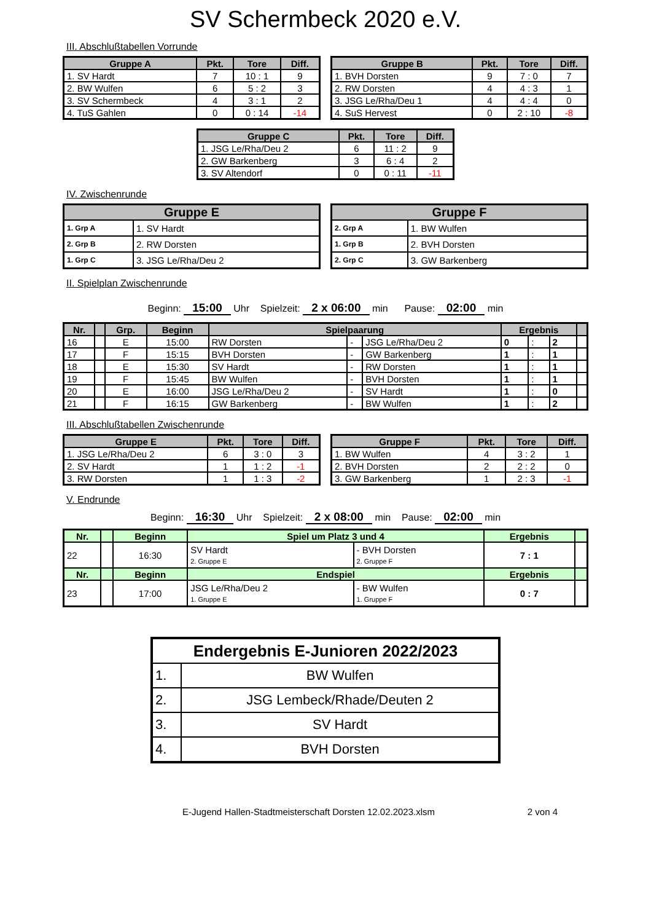SV Schermbeck 2020 e.V.
III. Abschlußtabellen Vorrunde
| Gruppe A | Pkt. | Tore | Diff. |
| --- | --- | --- | --- |
| 1. SV Hardt | 7 | 10 : 1 | 9 |
| 2. BW Wulfen | 6 | 5 : 2 | 3 |
| 3. SV Schermbeck | 4 | 3 : 1 | 2 |
| 4. TuS Gahlen | 0 | 0 : 14 | -14 |
| Gruppe B | Pkt. | Tore | Diff. |
| --- | --- | --- | --- |
| 1. BVH Dorsten | 9 | 7 : 0 | 7 |
| 2. RW Dorsten | 4 | 4 : 3 | 1 |
| 3. JSG Le/Rha/Deu 1 | 4 | 4 : 4 | 0 |
| 4. SuS Hervest | 0 | 2 : 10 | -8 |
| Gruppe C | Pkt. | Tore | Diff. |
| --- | --- | --- | --- |
| 1. JSG Le/Rha/Deu 2 | 6 | 11 : 2 | 9 |
| 2. GW Barkenberg | 3 | 6 : 4 | 2 |
| 3. SV Altendorf | 0 | 0 : 11 | -11 |
IV. Zwischenrunde
| Gruppe E | |
| --- | --- |
| 1. Grp A | 1. SV Hardt |
| 2. Grp B | 2. RW Dorsten |
| 1. Grp C | 3. JSG Le/Rha/Deu 2 |
| Gruppe F | |
| --- | --- |
| 2. Grp A | 1. BW Wulfen |
| 1. Grp B | 2. BVH Dorsten |
| 2. Grp C | 3. GW Barkenberg |
II. Spielplan Zwischenrunde
Beginn: 15:00 Uhr Spielzeit: 2 x 06:00 min Pause: 02:00 min
| Nr. | | Grp. | Beginn | Spielpaarung | | | Ergebnis | | | |
| --- | --- | --- | --- | --- | --- | --- | --- | --- | --- | --- |
| 16 | | E | 15:00 | RW Dorsten | - | JSG Le/Rha/Deu 2 | 0 | : | 2 | |
| 17 | | F | 15:15 | BVH Dorsten | - | GW Barkenberg | 1 | : | 1 | |
| 18 | | E | 15:30 | SV Hardt | - | RW Dorsten | 1 | : | 1 | |
| 19 | | F | 15:45 | BW Wulfen | - | BVH Dorsten | 1 | : | 1 | |
| 20 | | E | 16:00 | JSG Le/Rha/Deu 2 | - | SV Hardt | 1 | : | 0 | |
| 21 | | F | 16:15 | GW Barkenberg | - | BW Wulfen | 1 | : | 2 | |
III. Abschlußtabellen Zwischenrunde
| Gruppe E | Pkt. | Tore | Diff. |
| --- | --- | --- | --- |
| 1. JSG Le/Rha/Deu 2 | 6 | 3 : 0 | 3 |
| 2. SV Hardt | 1 | 1 : 2 | -1 |
| 3. RW Dorsten | 1 | 1 : 3 | -2 |
| Gruppe F | Pkt. | Tore | Diff. |
| --- | --- | --- | --- |
| 1. BW Wulfen | 4 | 3 : 2 | 1 |
| 2. BVH Dorsten | 2 | 2 : 2 | 0 |
| 3. GW Barkenberg | 1 | 2 : 3 | -1 |
V. Endrunde
Beginn: 16:30 Uhr Spielzeit: 2 x 08:00 min Pause: 02:00 min
| Nr. | | Beginn | Spiel um Platz 3 und 4 | | Ergebnis | |
| --- | --- | --- | --- | --- | --- | --- |
| 22 | | 16:30 | SV Hardt 2. Gruppe E | - BVH Dorsten 2. Gruppe F | 7 : 1 | |
| Nr. | | Beginn | Endspiel | | Ergebnis | |
| 23 | | 17:00 | JSG Le/Rha/Deu 2 1. Gruppe E | - BW Wulfen 1. Gruppe F | 0 : 7 | |
| Endergebnis E-Junioren 2022/2023 | |
| 1. | BW Wulfen |
| 2. | JSG Lembeck/Rhade/Deuten 2 |
| 3. | SV Hardt |
| 4. | BVH Dorsten |
E-Jugend Hallen-Stadtmeisterschaft Dorsten 12.02.2023.xlsm 2 von 4